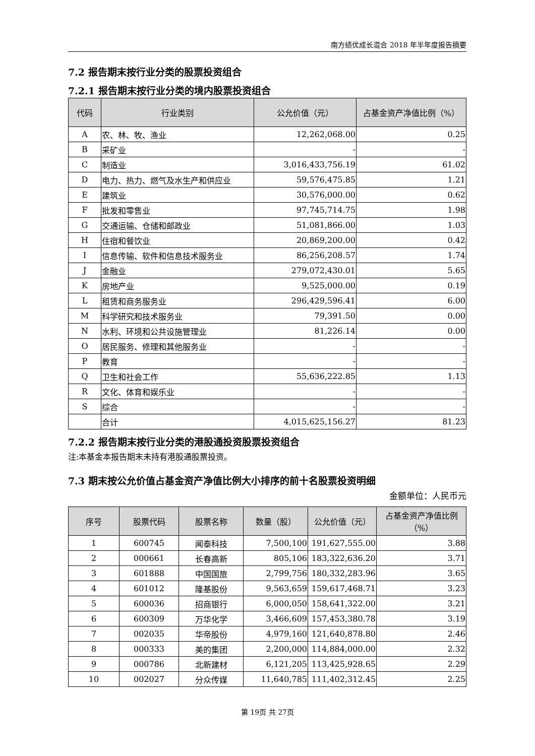南方绩优成长混合 2018 年半年度报告摘要
7.2 报告期末按行业分类的股票投资组合
7.2.1 报告期末按行业分类的境内股票投资组合
| 代码 | 行业类别 | 公允价值（元） | 占基金资产净值比例（%） |
| --- | --- | --- | --- |
| A | 农、林、牧、渔业 | 12,262,068.00 | 0.25 |
| B | 采矿业 | - | - |
| C | 制造业 | 3,016,433,756.19 | 61.02 |
| D | 电力、热力、燃气及水生产和供应业 | 59,576,475.85 | 1.21 |
| E | 建筑业 | 30,576,000.00 | 0.62 |
| F | 批发和零售业 | 97,745,714.75 | 1.98 |
| G | 交通运输、仓储和邮政业 | 51,081,866.00 | 1.03 |
| H | 住宿和餐饮业 | 20,869,200.00 | 0.42 |
| I | 信息传输、软件和信息技术服务业 | 86,256,208.57 | 1.74 |
| J | 金融业 | 279,072,430.01 | 5.65 |
| K | 房地产业 | 9,525,000.00 | 0.19 |
| L | 租赁和商务服务业 | 296,429,596.41 | 6.00 |
| M | 科学研究和技术服务业 | 79,391.50 | 0.00 |
| N | 水利、环境和公共设施管理业 | 81,226.14 | 0.00 |
| O | 居民服务、修理和其他服务业 | - | - |
| P | 教育 | - | - |
| Q | 卫生和社会工作 | 55,636,222.85 | 1.13 |
| R | 文化、体育和娱乐业 | - | - |
| S | 综合 | - | - |
| | 合计 | 4,015,625,156.27 | 81.23 |
7.2.2 报告期末按行业分类的港股通投资股票投资组合
注:本基金本报告期末未持有港股通股票投资。
7.3 期末按公允价值占基金资产净值比例大小排序的前十名股票投资明细
金额单位：人民币元
| 序号 | 股票代码 | 股票名称 | 数量（股） | 公允价值（元） | 占基金资产净值比例（%） |
| --- | --- | --- | --- | --- | --- |
| 1 | 600745 | 闻泰科技 | 7,500,100 | 191,627,555.00 | 3.88 |
| 2 | 000661 | 长春高新 | 805,106 | 183,322,636.20 | 3.71 |
| 3 | 601888 | 中国国旅 | 2,799,756 | 180,332,283.96 | 3.65 |
| 4 | 601012 | 隆基股份 | 9,563,659 | 159,617,468.71 | 3.23 |
| 5 | 600036 | 招商银行 | 6,000,050 | 158,641,322.00 | 3.21 |
| 6 | 600309 | 万华化学 | 3,466,609 | 157,453,380.78 | 3.19 |
| 7 | 002035 | 华帝股份 | 4,979,160 | 121,640,878.80 | 2.46 |
| 8 | 000333 | 美的集团 | 2,200,000 | 114,884,000.00 | 2.32 |
| 9 | 000786 | 北新建材 | 6,121,205 | 113,425,928.65 | 2.29 |
| 10 | 002027 | 分众传媒 | 11,640,785 | 111,402,312.45 | 2.25 |
第 19页 共 27页